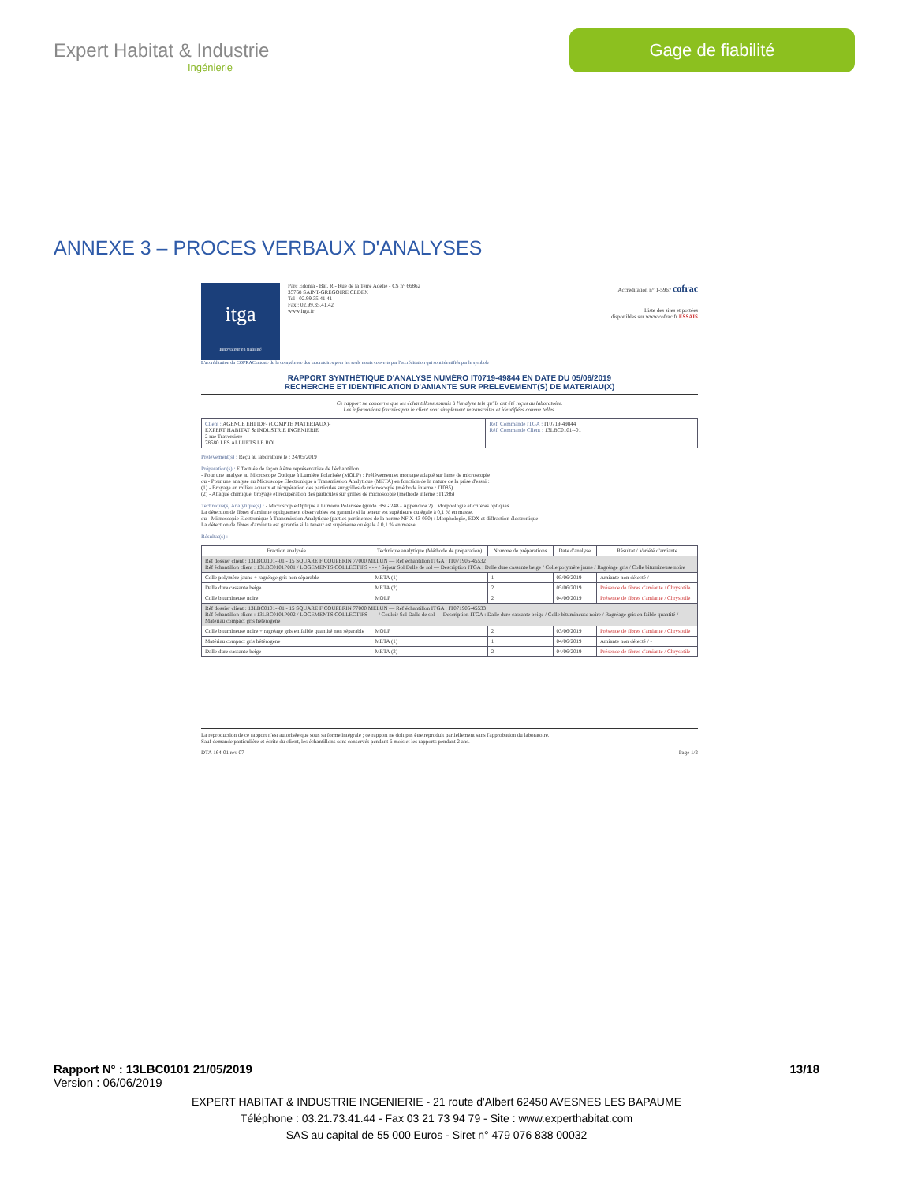Expert Habitat & Industrie
Ingénierie
Gage de fiabilité
ANNEXE 3 – PROCES VERBAUX D'ANALYSES
itga
Innovateur en fiabilité
Parc Edonia - Bât. R - Rue de la Terre Adélie - CS n° 66862
35768 SAINT-GREGOIRE CEDEX
Tel : 02.99.35.41.41
Fax : 02.99.35.41.42
www.itga.fr
Accréditation n° 1-5967 cofrac
Liste des sites et portées
disponibles sur www.cofrac.fr ESSAIS
L'accréditation du COFRAC atteste de la compétence des laboratoires pour les seuls essais couverts par l'accréditation qui sont identifiés par le symbole :
RAPPORT SYNTHÉTIQUE D'ANALYSE NUMÉRO IT0719-49844 EN DATE DU 05/06/2019
RECHERCHE ET IDENTIFICATION D'AMIANTE SUR PRELEVEMENT(S) DE MATERIAU(X)
Ce rapport ne concerne que les échantillons soumis à l'analyse tels qu'ils ont été reçus au laboratoire.
Les informations fournies par le client sont simplement retranscrites et identifiées comme telles.
| Client : AGENCE EHI IDF- (COMPTE MATERIAUX)- EXPERT HABITAT & INDUSTRIE INGENIERIE 2 rue Traversière 78580 LES ALLUETS LE ROI | Réf. Commande ITGA : IT0719-49844 Réf. Commande Client : 13LBC0101--01 |
Prélèvement(s) : Reçu au laboratoire le : 24/05/2019
Préparation(s) : Effectuée de façon à être représentative de l'échantillon
- Pour une analyse au Microscope Optique à Lumière Polarisée (MOLP) : Prélèvement et montage adapté sur lame de microscopie
ou - Pour une analyse au Microscope Electronique à Transmission Analytique (META) en fonction de la nature de la prise d'essai :
(1) - Broyage en milieu aqueux et récupération des particules sur grilles de microscopie (méthode interne : IT085)
(2) - Attaque chimique, broyage et récupération des particules sur grilles de microscopie (méthode interne : IT286)
Technique(s) Analytique(s) : - Microscopie Optique à Lumière Polarisée (guide HSG 248 - Appendice 2) : Morphologie et critères optiques
La détection de fibres d'amiante optiquement observables est garantie si la teneur est supérieure ou égale à 0,1 % en masse.
ou - Microscopie Electronique à Transmission Analytique (parties pertinentes de la norme NF X 43-050) : Morphologie, EDX et diffraction électronique
La détection de fibres d'amiante est garantie si la teneur est supérieure ou égale à 0,1 % en masse.
Résultat(s) :
| Fraction analysée | Technique analytique (Méthode de préparation) | Nombre de préparations | Date d'analyse | Résultat / Variété d'amiante |
| --- | --- | --- | --- | --- |
| Réf dossier client : 13LBC0101--01 - 15 SQUARE F COUPERIN 77000 MELUN — Réf échantillon ITGA : IT071905-45532 Réf échantillon client : 13LBC0101P001 / LOGEMENTS COLLECTIFS - - - / Séjour Sol Dalle de sol — Description ITGA : Dalle dure cassante beige / Colle polymère jaune / Ragréage gris / Colle bitumineuse noire | | | | |
| Colle polymère jaune + ragréage gris non séparable | META (1) | 1 | 05/06/2019 | Amiante non détecté / - |
| Dalle dure cassante beige | META (2) | 2 | 05/06/2019 | Présence de fibres d'amiante / Chrysotile |
| Colle bitumineuse noire | MOLP | 2 | 04/06/2019 | Présence de fibres d'amiante / Chrysotile |
| Réf dossier client : 13LBC0101--01 - 15 SQUARE F COUPERIN 77000 MELUN — Réf échantillon ITGA : IT071905-45533 Réf échantillon client : 13LBC0101P002 / LOGEMENTS COLLECTIFS - - - / Couloir Sol Dalle de sol — Description ITGA : Dalle dure cassante beige / Colle bitumineuse noire / Ragréage gris en faible quantité / Matériau compact gris hétérogène | | | | |
| Colle bitumineuse noire + ragréage gris en faible quantité non séparable | MOLP | 2 | 03/06/2019 | Présence de fibres d'amiante / Chrysotile |
| Matériau compact gris hétérogène | META (1) | 1 | 04/06/2019 | Amiante non détecté / - |
| Dalle dure cassante beige | META (2) | 2 | 04/06/2019 | Présence de fibres d'amiante / Chrysotile |
La reproduction de ce rapport n'est autorisée que sous sa forme intégrale ; ce rapport ne doit pas être reproduit partiellement sans l'approbation du laboratoire.
Sauf demande particulière et écrite du client, les échantillons sont conservés pendant 6 mois et les rapports pendant 2 ans.
DTA 164-01 rev 07 Page 1/2
Rapport N° : 13LBC0101 21/05/2019 13/18
Version : 06/06/2019
EXPERT HABITAT & INDUSTRIE INGENIERIE - 21 route d'Albert 62450 AVESNES LES BAPAUME
Téléphone : 03.21.73.41.44 - Fax 03 21 73 94 79 - Site : www.experthabitat.com
SAS au capital de 55 000 Euros - Siret n° 479 076 838 00032